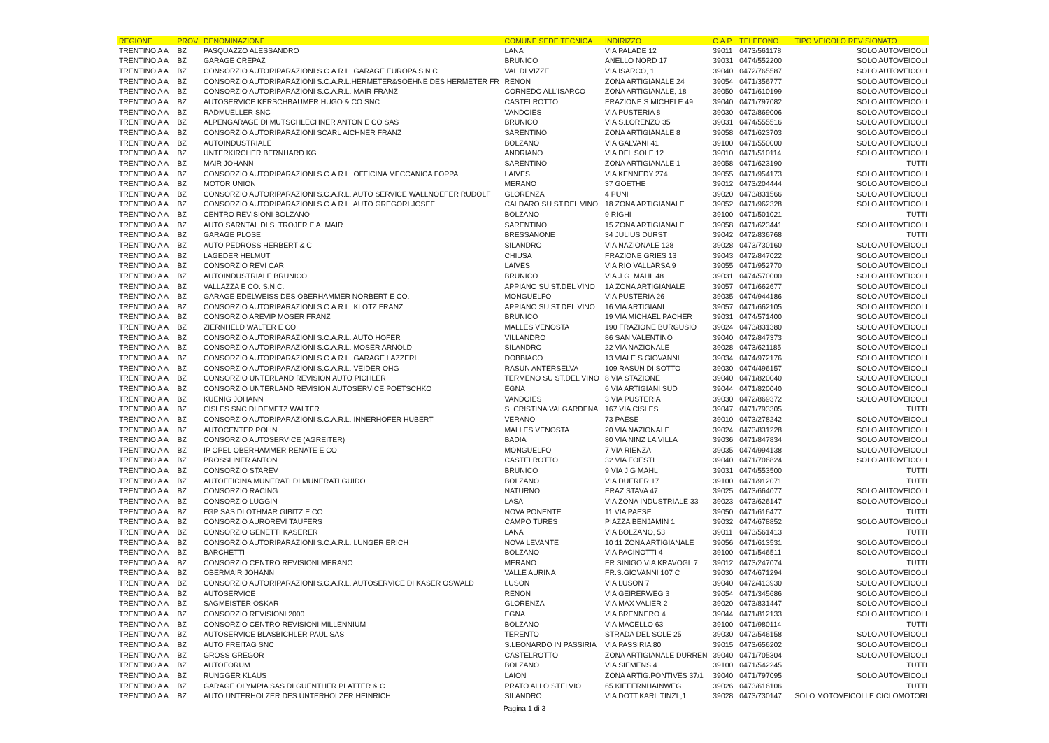| REGIONE | PROV. | DENOMINAZIONE | COMUNE SEDE TECNICA | INDIRIZZO | C.A.P. | TELEFONO | TIPO VEICOLO REVISIONATO |
| --- | --- | --- | --- | --- | --- | --- | --- |
| TRENTINO A A | BZ | PASQUAZZO ALESSANDRO | LANA | VIA PALADE 12 | 39011 | 0473/561178 | SOLO AUTOVEICOLI |
| TRENTINO A A | BZ | GARAGE CREPAZ | BRUNICO | ANELLO NORD 17 | 39031 | 0474/552200 | SOLO AUTOVEICOLI |
| TRENTINO A A | BZ | CONSORZIO AUTORIPARAZIONI S.C.A.R.L. GARAGE EUROPA S.N.C. | VAL DI VIZZE | VIA ISARCO, 1 | 39040 | 0472/765587 | SOLO AUTOVEICOLI |
| TRENTINO A A | BZ | CONSORZIO AUTORIPARAZIONI S.C.A.R.L.HERMETER&SOEHNE DES HERMETER FR | RENON | ZONA ARTIGIANALE 24 | 39054 | 0471/356777 | SOLO AUTOVEICOLI |
| TRENTINO A A | BZ | CONSORZIO AUTORIPARAZIONI S.C.A.R.L. MAIR FRANZ | CORNEDO ALL'ISARCO | ZONA ARTIGIANALE, 18 | 39050 | 0471/610199 | SOLO AUTOVEICOLI |
| TRENTINO A A | BZ | AUTOSERVICE KERSCHBAUMER HUGO & CO SNC | CASTELROTTO | FRAZIONE S.MICHELE 49 | 39040 | 0471/797082 | SOLO AUTOVEICOLI |
| TRENTINO A A | BZ | RADMUELLER SNC | VANDOIES | VIA PUSTERIA 8 | 39030 | 0472/869006 | SOLO AUTOVEICOLI |
| TRENTINO A A | BZ | ALPENGARAGE DI MUTSCHLECHNER ANTON E CO SAS | BRUNICO | VIA S.LORENZO 35 | 39031 | 0474/555516 | SOLO AUTOVEICOLI |
| TRENTINO A A | BZ | CONSORZIO AUTORIPARAZIONI SCARL AICHNER FRANZ | SARENTINO | ZONA ARTIGIANALE 8 | 39058 | 0471/623703 | SOLO AUTOVEICOLI |
| TRENTINO A A | BZ | AUTOINDUSTRIALE | BOLZANO | VIA GALVANI 41 | 39100 | 0471/550000 | SOLO AUTOVEICOLI |
| TRENTINO A A | BZ | UNTERKIRCHER BERNHARD KG | ANDRIANO | VIA DEL SOLE 12 | 39010 | 0471/510114 | SOLO AUTOVEICOLI |
| TRENTINO A A | BZ | MAIR JOHANN | SARENTINO | ZONA ARTIGIANALE 1 | 39058 | 0471/623190 | TUTTI |
| TRENTINO A A | BZ | CONSORZIO AUTORIPARAZIONI S.C.A.R.L. OFFICINA MECCANICA FOPPA | LAIVES | VIA KENNEDY 274 | 39055 | 0471/954173 | SOLO AUTOVEICOLI |
| TRENTINO A A | BZ | MOTOR UNION | MERANO | 37 GOETHE | 39012 | 0473/204444 | SOLO AUTOVEICOLI |
| TRENTINO A A | BZ | CONSORZIO AUTORIPARAZIONI S.C.A.R.L. AUTO SERVICE WALLNOEFER RUDOLF | GLORENZA | 4 PUNI | 39020 | 0473/831566 | SOLO AUTOVEICOLI |
| TRENTINO A A | BZ | CONSORZIO AUTORIPARAZIONI S.C.A.R.L. AUTO GREGORI JOSEF | CALDARO SU ST.DEL VINO | 18 ZONA ARTIGIANALE | 39052 | 0471/962328 | SOLO AUTOVEICOLI |
| TRENTINO A A | BZ | CENTRO REVISIONI BOLZANO | BOLZANO | 9 RIGHI | 39100 | 0471/501021 | TUTTI |
| TRENTINO A A | BZ | AUTO SARNTAL DI S. TROJER E A. MAIR | SARENTINO | 15 ZONA ARTIGIANALE | 39058 | 0471/623441 | SOLO AUTOVEICOLI |
| TRENTINO A A | BZ | GARAGE PLOSE | BRESSANONE | 34 JULIUS DURST | 39042 | 0472/836768 | TUTTI |
| TRENTINO A A | BZ | AUTO PEDROSS HERBERT & C | SILANDRO | VIA NAZIONALE 128 | 39028 | 0473/730160 | SOLO AUTOVEICOLI |
| TRENTINO A A | BZ | LAGEDER HELMUT | CHIUSA | FRAZIONE GRIES 13 | 39043 | 0472/847022 | SOLO AUTOVEICOLI |
| TRENTINO A A | BZ | CONSORZIO REVI CAR | LAIVES | VIA RIO VALLARSA 9 | 39055 | 0471/952770 | SOLO AUTOVEICOLI |
| TRENTINO A A | BZ | AUTOINDUSTRIALE BRUNICO | BRUNICO | VIA J.G. MAHL 48 | 39031 | 0474/570000 | SOLO AUTOVEICOLI |
| TRENTINO A A | BZ | VALLAZZA E CO. S.N.C. | APPIANO SU ST.DEL VINO | 1A ZONA ARTIGIANALE | 39057 | 0471/662677 | SOLO AUTOVEICOLI |
| TRENTINO A A | BZ | GARAGE EDELWEISS DES OBERHAMMER NORBERT E CO. | MONGUELFO | VIA PUSTERIA 26 | 39035 | 0474/944186 | SOLO AUTOVEICOLI |
| TRENTINO A A | BZ | CONSORZIO AUTORIPARAZIONI S.C.A.R.L. KLOTZ FRANZ | APPIANO SU ST.DEL VINO | 16 VIA ARTIGIANI | 39057 | 0471/662105 | SOLO AUTOVEICOLI |
| TRENTINO A A | BZ | CONSORZIO AREVIP MOSER FRANZ | BRUNICO | 19 VIA MICHAEL PACHER | 39031 | 0474/571400 | SOLO AUTOVEICOLI |
| TRENTINO A A | BZ | ZIERNHELD WALTER E CO | MALLES VENOSTA | 190 FRAZIONE BURGUSIO | 39024 | 0473/831380 | SOLO AUTOVEICOLI |
| TRENTINO A A | BZ | CONSORZIO AUTORIPARAZIONI S.C.A.R.L. AUTO HOFER | VILLANDRO | 86 SAN VALENTINO | 39040 | 0472/847373 | SOLO AUTOVEICOLI |
| TRENTINO A A | BZ | CONSORZIO AUTORIPARAZIONI S.C.A.R.L. MOSER ARNOLD | SILANDRO | 22 VIA NAZIONALE | 39028 | 0473/621185 | SOLO AUTOVEICOLI |
| TRENTINO A A | BZ | CONSORZIO AUTORIPARAZIONI S.C.A.R.L. GARAGE LAZZERI | DOBBIACO | 13 VIALE S.GIOVANNI | 39034 | 0474/972176 | SOLO AUTOVEICOLI |
| TRENTINO A A | BZ | CONSORZIO AUTORIPARAZIONI S.C.A.R.L. VEIDER OHG | RASUN ANTERSELVA | 109 RASUN DI SOTTO | 39030 | 0474/496157 | SOLO AUTOVEICOLI |
| TRENTINO A A | BZ | CONSORZIO UNTERLAND REVISION AUTO PICHLER | TERMENO SU ST.DEL VINO | 8 VIA STAZIONE | 39040 | 0471/820040 | SOLO AUTOVEICOLI |
| TRENTINO A A | BZ | CONSORZIO UNTERLAND REVISION AUTOSERVICE POETSCHKO | EGNA | 6 VIA ARTIGIANI SUD | 39044 | 0471/820040 | SOLO AUTOVEICOLI |
| TRENTINO A A | BZ | KUENIG JOHANN | VANDOIES | 3 VIA PUSTERIA | 39030 | 0472/869372 | SOLO AUTOVEICOLI |
| TRENTINO A A | BZ | CISLES SNC DI DEMETZ WALTER | S. CRISTINA VALGARDENA | 167 VIA CISLES | 39047 | 0471/793305 | TUTTI |
| TRENTINO A A | BZ | CONSORZIO AUTORIPARAZIONI S.C.A.R.L. INNERHOFER HUBERT | VERANO | 73 PAESE | 39010 | 0473/278242 | SOLO AUTOVEICOLI |
| TRENTINO A A | BZ | AUTOCENTER POLIN | MALLES VENOSTA | 20 VIA NAZIONALE | 39024 | 0473/831228 | SOLO AUTOVEICOLI |
| TRENTINO A A | BZ | CONSORZIO AUTOSERVICE (AGREITER) | BADIA | 80 VIA NINZ LA VILLA | 39036 | 0471/847834 | SOLO AUTOVEICOLI |
| TRENTINO A A | BZ | IP OPEL OBERHAMMER RENATE E CO | MONGUELFO | 7 VIA RIENZA | 39035 | 0474/994138 | SOLO AUTOVEICOLI |
| TRENTINO A A | BZ | PROSSLINER ANTON | CASTELROTTO | 32 VIA FOESTL | 39040 | 0471/706824 | SOLO AUTOVEICOLI |
| TRENTINO A A | BZ | CONSORZIO STAREV | BRUNICO | 9 VIA J G MAHL | 39031 | 0474/553500 | TUTTI |
| TRENTINO A A | BZ | AUTOFFICINA MUNERATI DI MUNERATI GUIDO | BOLZANO | VIA DUERER 17 | 39100 | 0471/912071 | TUTTI |
| TRENTINO A A | BZ | CONSORZIO RACING | NATURNO | FRAZ STAVA 47 | 39025 | 0473/664077 | SOLO AUTOVEICOLI |
| TRENTINO A A | BZ | CONSORZIO LUGGIN | LASA | VIA ZONA INDUSTRIALE 33 | 39023 | 0473/626147 | SOLO AUTOVEICOLI |
| TRENTINO A A | BZ | FGP SAS DI OTHMAR GIBITZ E CO | NOVA PONENTE | 11 VIA PAESE | 39050 | 0471/616477 | TUTTI |
| TRENTINO A A | BZ | CONSORZIO AUROREVI TAUFERS | CAMPO TURES | PIAZZA BENJAMIN 1 | 39032 | 0474/678852 | SOLO AUTOVEICOLI |
| TRENTINO A A | BZ | CONSORZIO GENETTI KASERER | LANA | VIA BOLZANO, 53 | 39011 | 0473/561413 | TUTTI |
| TRENTINO A A | BZ | CONSORZIO AUTORIPARAZIONI S.C.A.R.L. LUNGER ERICH | NOVA LEVANTE | 10 11 ZONA ARTIGIANALE | 39056 | 0471/613531 | SOLO AUTOVEICOLI |
| TRENTINO A A | BZ | BARCHETTI | BOLZANO | VIA PACINOTTI 4 | 39100 | 0471/546511 | SOLO AUTOVEICOLI |
| TRENTINO A A | BZ | CONSORZIO CENTRO REVISIONI MERANO | MERANO | FR.SINIGO VIA KRAVOGL 7 | 39012 | 0473/247074 | TUTTI |
| TRENTINO A A | BZ | OBERMAIR JOHANN | VALLE AURINA | FR.S.GIOVANNI 107 C | 39030 | 0474/671294 | SOLO AUTOVEICOLI |
| TRENTINO A A | BZ | CONSORZIO AUTORIPARAZIONI S.C.A.R.L. AUTOSERVICE DI KASER OSWALD | LUSON | VIA LUSON 7 | 39040 | 0472/413930 | SOLO AUTOVEICOLI |
| TRENTINO A A | BZ | AUTOSERVICE | RENON | VIA GEIRERWEG 3 | 39054 | 0471/345686 | SOLO AUTOVEICOLI |
| TRENTINO A A | BZ | SAGMEISTER OSKAR | GLORENZA | VIA MAX VALIER 2 | 39020 | 0473/831447 | SOLO AUTOVEICOLI |
| TRENTINO A A | BZ | CONSORZIO REVISIONI 2000 | EGNA | VIA BRENNERO 4 | 39044 | 0471/812133 | SOLO AUTOVEICOLI |
| TRENTINO A A | BZ | CONSORZIO CENTRO REVISIONI MILLENNIUM | BOLZANO | VIA MACELLO 63 | 39100 | 0471/980114 | TUTTI |
| TRENTINO A A | BZ | AUTOSERVICE BLASBICHLER PAUL SAS | TERENTO | STRADA DEL SOLE 25 | 39030 | 0472/546158 | SOLO AUTOVEICOLI |
| TRENTINO A A | BZ | AUTO FREITAG SNC | S.LEONARDO IN PASSIRIA | VIA PASSIRIA 80 | 39015 | 0473/656202 | SOLO AUTOVEICOLI |
| TRENTINO A A | BZ | GROSS GREGOR | CASTELROTTO | ZONA ARTIGIANALE DURREN | 39040 | 0471/705304 | SOLO AUTOVEICOLI |
| TRENTINO A A | BZ | AUTOFORUM | BOLZANO | VIA SIEMENS 4 | 39100 | 0471/542245 | TUTTI |
| TRENTINO A A | BZ | RUNGGER KLAUS | LAION | ZONA ARTIG.PONTIVES 37/1 | 39040 | 0471/797095 | SOLO AUTOVEICOLI |
| TRENTINO A A | BZ | GARAGE OLYMPIA SAS DI GUENTHER PLATTER & C. | PRATO ALLO STELVIO | 65 KIEFERNHAINWEG | 39026 | 0473/616106 | TUTTI |
| TRENTINO A A | BZ | AUTO UNTERHOLZER DES UNTERHOLZER HEINRICH | SILANDRO | VIA DOTT.KARL TINZL,1 | 39028 | 0473/730147 | SOLO MOTOVEICOLI E CICLOMOTORI |
Pagina 1 di 3